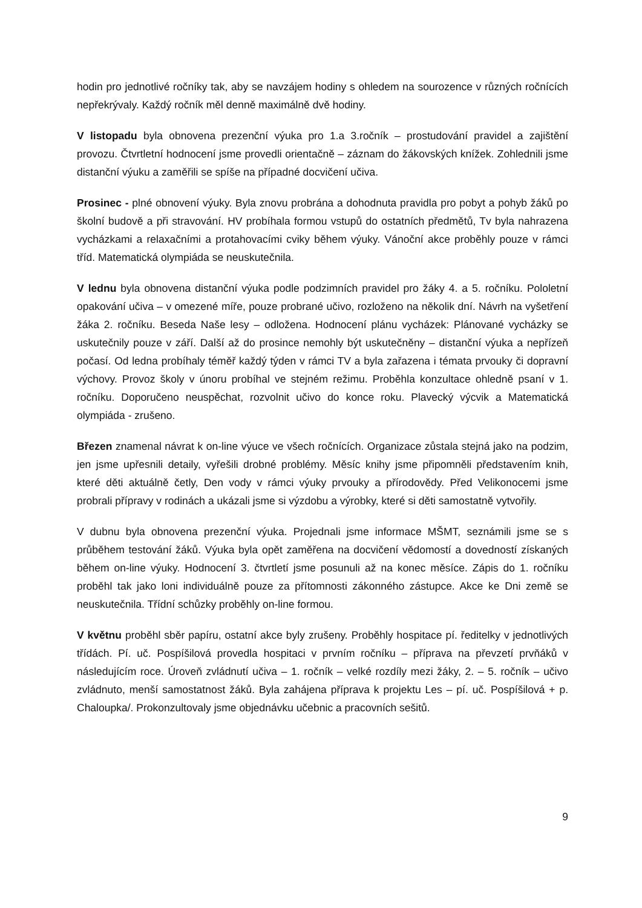hodin pro jednotlivé ročníky tak, aby se navzájem hodiny s ohledem na sourozence v různých ročnících nepřekrývaly. Každý ročník měl denně maximálně dvě hodiny.
V listopadu byla obnovena prezenční výuka pro 1.a 3.ročník – prostudování pravidel a zajištění provozu. Čtvrtletní hodnocení jsme provedli orientačně – záznam do žákovských knížek. Zohlednili jsme distanční výuku a zaměřili se spíše na případné docvičení učiva.
Prosinec - plné obnovení výuky. Byla znovu probrána a dohodnuta pravidla pro pobyt a pohyb žáků po školní budově a při stravování. HV probíhala formou vstupů do ostatních předmětů, Tv byla nahrazena vycházkami a relaxačními a protahovacími cviky během výuky. Vánoční akce proběhly pouze v rámci tříd. Matematická olympiáda se neuskutečnila.
V lednu byla obnovena distanční výuka podle podzimních pravidel pro žáky 4. a 5. ročníku. Pololetní opakování učiva – v omezené míře, pouze probrané učivo, rozloženo na několik dní. Návrh na vyšetření žáka 2. ročníku. Beseda Naše lesy – odložena. Hodnocení plánu vycházek: Plánované vycházky se uskutečnily pouze v září. Další až do prosince nemohly být uskutečněny – distanční výuka a nepřízeň počasí. Od ledna probíhaly téměř každý týden v rámci TV a byla zařazena i témata prvouky či dopravní výchovy. Provoz školy v únoru probíhal ve stejném režimu. Proběhla konzultace ohledně psaní v 1. ročníku. Doporučeno neuspěchat, rozvolnit učivo do konce roku. Plavecký výcvik a Matematická olympiáda - zrušeno.
Březen znamenal návrat k on-line výuce ve všech ročnících. Organizace zůstala stejná jako na podzim, jen jsme upřesnili detaily, vyřešili drobné problémy. Měsíc knihy jsme připomněli představením knih, které děti aktuálně četly, Den vody v rámci výuky prvouky a přírodovědy. Před Velikonocemi jsme probrali přípravy v rodinách a ukázali jsme si výzdobu a výrobky, které si děti samostatně vytvořily.
V dubnu byla obnovena prezenční výuka. Projednali jsme informace MŠMT, seznámili jsme se s průběhem testování žáků. Výuka byla opět zaměřena na docvičení vědomostí a dovedností získaných během on-line výuky. Hodnocení 3. čtvrtletí jsme posunuli až na konec měsíce. Zápis do 1. ročníku proběhl tak jako loni individuálně pouze za přítomnosti zákonného zástupce. Akce ke Dni země se neuskutečnila. Třídní schůzky proběhly on-line formou.
V květnu proběhl sběr papíru, ostatní akce byly zrušeny. Proběhly hospitace pí. ředitelky v jednotlivých třídách. Pí. uč. Pospíšilová provedla hospitaci v prvním ročníku – příprava na převzetí prvňáků v následujícím roce. Úroveň zvládnutí učiva – 1. ročník – velké rozdíly mezi žáky, 2. – 5. ročník – učivo zvládnuto, menší samostatnost žáků. Byla zahájena příprava k projektu Les – pí. uč. Pospíšilová + p. Chaloupka/. Prokonzultovaly jsme objednávku učebnic a pracovních sešitů.
9